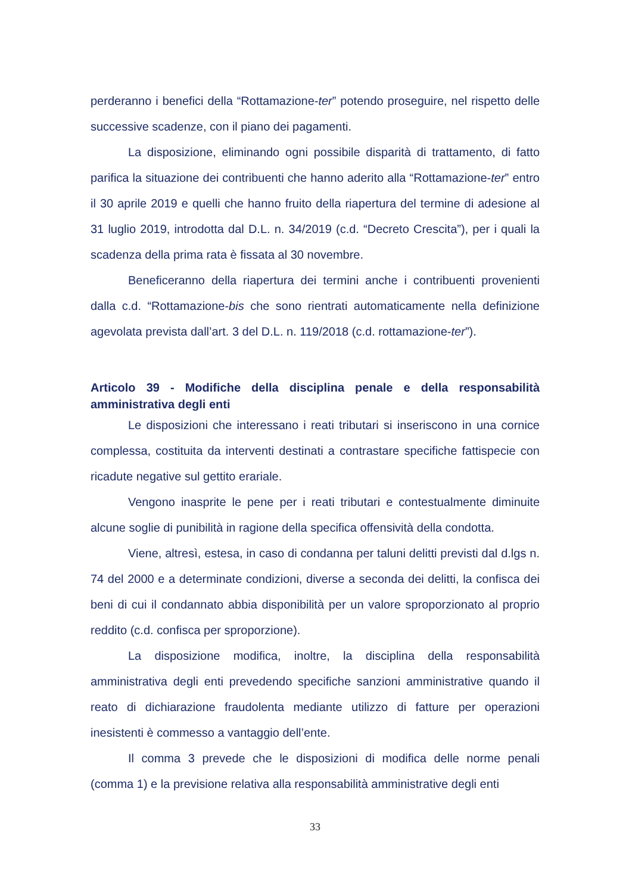perderanno i benefici della “Rottamazione-ter” potendo proseguire, nel rispetto delle successive scadenze, con il piano dei pagamenti.
La disposizione, eliminando ogni possibile disparità di trattamento, di fatto parifica la situazione dei contribuenti che hanno aderito alla “Rottamazione-ter” entro il 30 aprile 2019 e quelli che hanno fruito della riapertura del termine di adesione al 31 luglio 2019, introdotta dal D.L. n. 34/2019 (c.d. “Decreto Crescita”), per i quali la scadenza della prima rata è fissata al 30 novembre.
Beneficeranno della riapertura dei termini anche i contribuenti provenienti dalla c.d. “Rottamazione-bis che sono rientrati automaticamente nella definizione agevolata prevista dall’art. 3 del D.L. n. 119/2018 (c.d. rottamazione-ter”).
Articolo 39 - Modifiche della disciplina penale e della responsabilità amministrativa degli enti
Le disposizioni che interessano i reati tributari si inseriscono in una cornice complessa, costituita da interventi destinati a contrastare specifiche fattispecie con ricadute negative sul gettito erariale.
Vengono inasprite le pene per i reati tributari e contestualmente diminuite alcune soglie di punibilità in ragione della specifica offensività della condotta.
Viene, altresì, estesa, in caso di condanna per taluni delitti previsti dal d.lgs n. 74 del 2000 e a determinate condizioni, diverse a seconda dei delitti, la confisca dei beni di cui il condannato abbia disponibilità per un valore sproporzionato al proprio reddito (c.d. confisca per sproporzione).
La disposizione modifica, inoltre, la disciplina della responsabilità amministrativa degli enti prevedendo specifiche sanzioni amministrative quando il reato di dichiarazione fraudolenta mediante utilizzo di fatture per operazioni inesistenti è commesso a vantaggio dell’ente.
Il comma 3 prevede che le disposizioni di modifica delle norme penali (comma 1) e la previsione relativa alla responsabilità amministrative degli enti
33